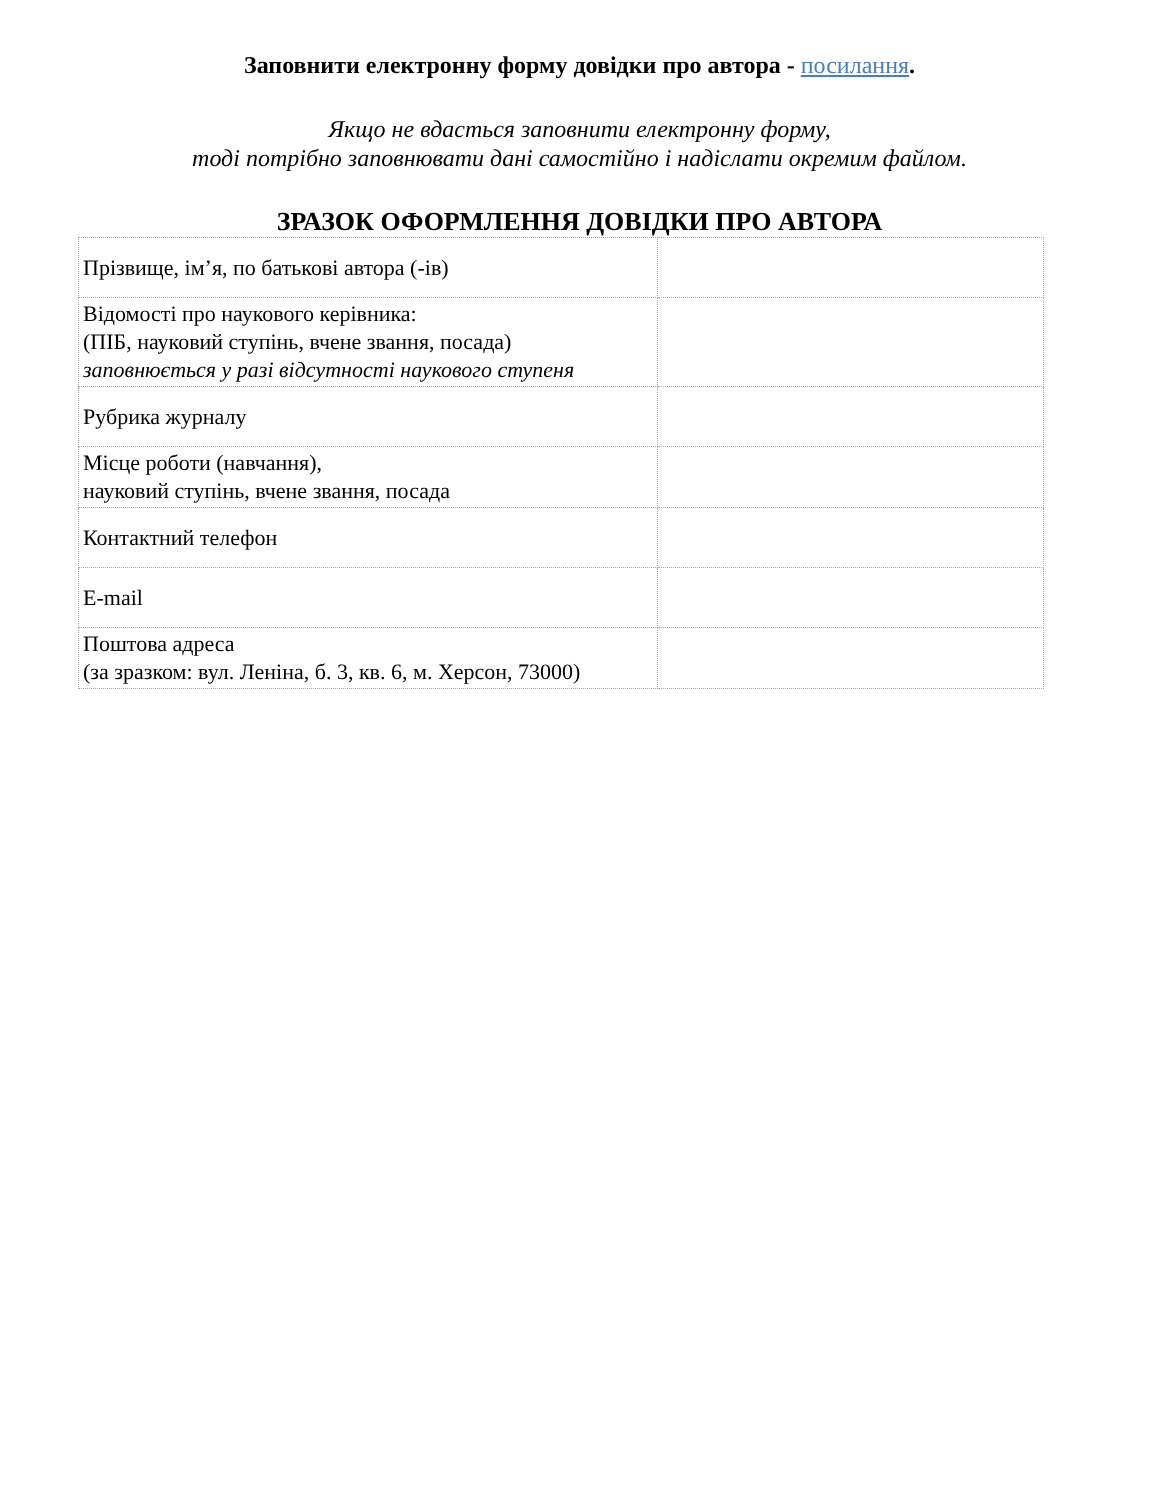Заповнити електронну форму довідки про автора - посилання.
Якщо не вдасться заповнити електронну форму,
тоді потрібно заповнювати дані самостійно і надіслати окремим файлом.
ЗРАЗОК ОФОРМЛЕННЯ ДОВІДКИ ПРО АВТОРА
| Прізвище, ім’я, по батькові автора (-ів) | |
| Відомості про наукового керівника: (ПІБ, науковий ступінь, вчене звання, посада) заповнюється у разі відсутності наукового ступеня | |
| Рубрика журналу | |
| Місце роботи (навчання), науковий ступінь, вчене звання, посада | |
| Контактний телефон | |
| E-mail | |
| Поштова адреса (за зразком: вул. Леніна, б. 3, кв. 6, м. Херсон, 73000) | |